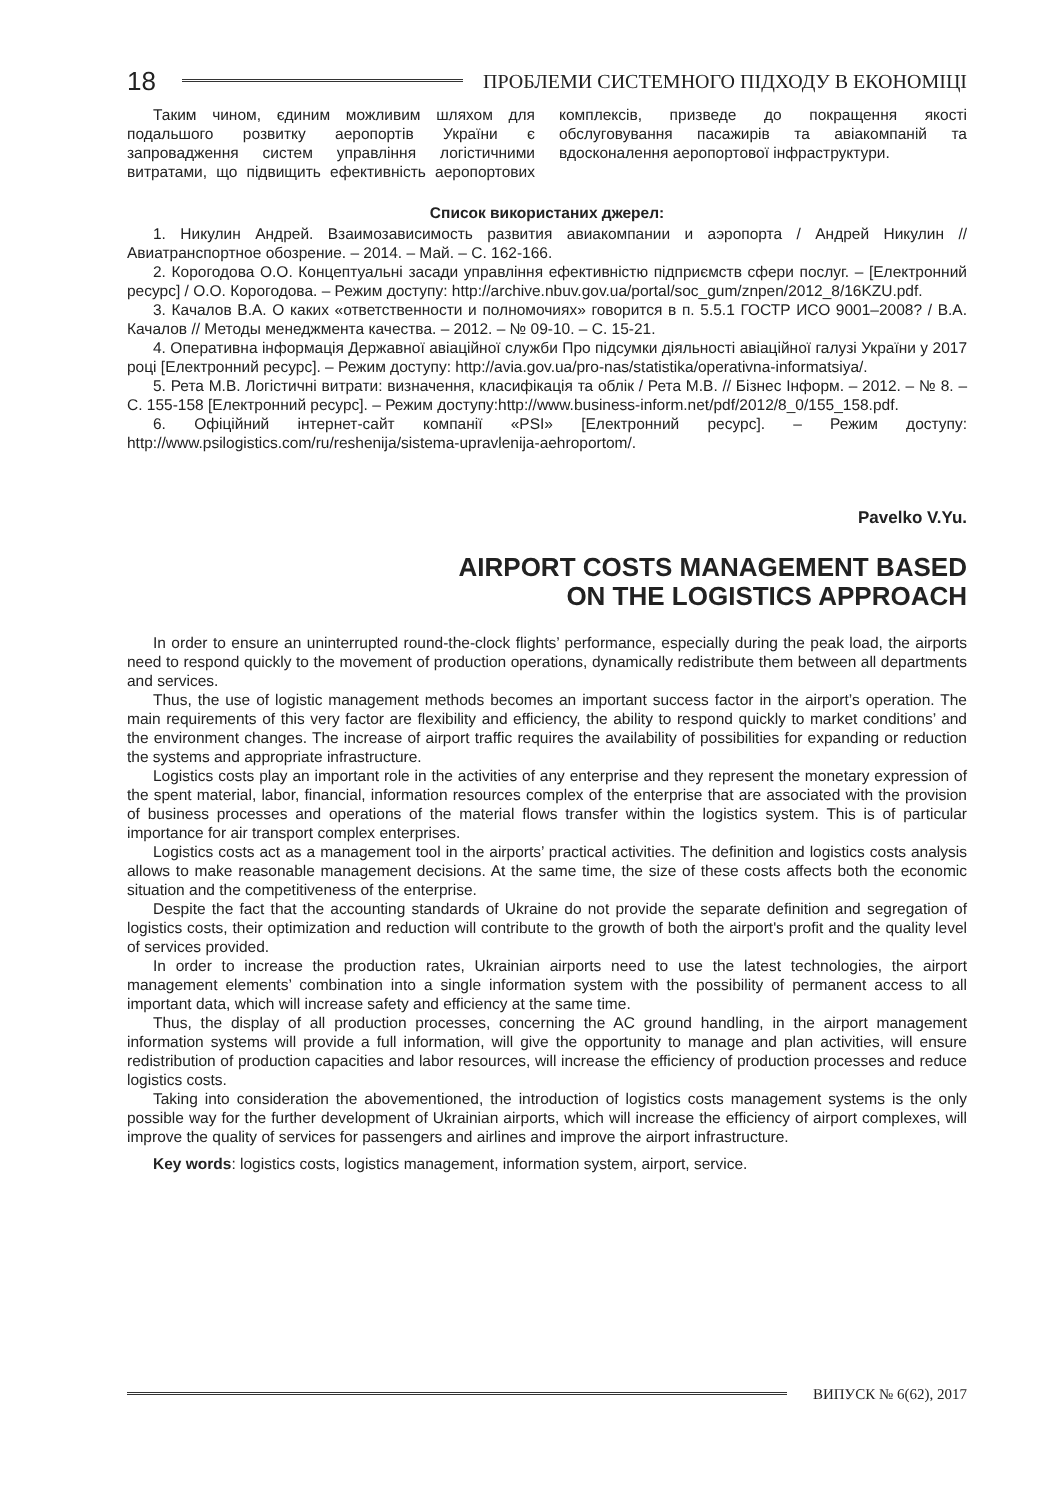18
ПРОБЛЕМИ СИСТЕМНОГО ПІДХОДУ В ЕКОНОМІЦІ
Таким чином, єдиним можливим шляхом для подальшого розвитку аеропортів України є запровадження систем управління логістичними витратами, що підвищить ефективність аеропортових комплексів, призведе до покращення якості обслуговування пасажирів та авіакомпаній та вдосконалення аеропортової інфраструктури.
Список використаних джерел:
1. Никулин Андрей. Взаимозависимость развития авиакомпании и аэропорта / Андрей Никулин // Авиатранспортное обозрение. – 2014. – Май. – С. 162-166.
2. Корогодова О.О. Концептуальні засади управління ефективністю підприємств сфери послуг. – [Електронний ресурс] / О.О. Корогодова. – Режим доступу: http://archive.nbuv.gov.ua/portal/soc_gum/znpen/2012_8/16KZU.pdf.
3. Качалов В.А. О каких «ответственности и полномочиях» говорится в п. 5.5.1 ГОСТР ИСО 9001–2008? / В.А. Качалов // Методы менеджмента качества. – 2012. – № 09-10. – С. 15-21.
4. Оперативна інформація Державної авіаційної служби Про підсумки діяльності авіаційної галузі України у 2017 році [Електронний ресурс]. – Режим доступу: http://avia.gov.ua/pro-nas/statistika/operativna-informatsiya/.
5. Рета М.В. Логістичні витрати: визначення, класифікація та облік / Рета М.В. // Бізнес Інформ. – 2012. – № 8. – С. 155-158 [Електронний ресурс]. – Режим доступу:http://www.business-inform.net/pdf/2012/8_0/155_158.pdf.
6. Офіційний інтернет-сайт компанії «PSI» [Електронний ресурс]. – Режим доступу: http://www.psilogistics.com/ru/reshenija/sistema-upravlenija-aehroportom/.
Pavelko V.Yu.
AIRPORT COSTS MANAGEMENT BASED
ON THE LOGISTICS APPROACH
In order to ensure an uninterrupted round-the-clock flights’ performance, especially during the peak load, the airports need to respond quickly to the movement of production operations, dynamically redistribute them between all departments and services.
Thus, the use of logistic management methods becomes an important success factor in the airport’s operation. The main requirements of this very factor are flexibility and efficiency, the ability to respond quickly to market conditions’ and the environment changes. The increase of airport traffic requires the availability of possibilities for expanding or reduction the systems and appropriate infrastructure.
Logistics costs play an important role in the activities of any enterprise and they represent the monetary expression of the spent material, labor, financial, information resources complex of the enterprise that are associated with the provision of business processes and operations of the material flows transfer within the logistics system. This is of particular importance for air transport complex enterprises.
Logistics costs act as a management tool in the airports’ practical activities. The definition and logistics costs analysis allows to make reasonable management decisions. At the same time, the size of these costs affects both the economic situation and the competitiveness of the enterprise.
Despite the fact that the accounting standards of Ukraine do not provide the separate definition and segregation of logistics costs, their optimization and reduction will contribute to the growth of both the airport's profit and the quality level of services provided.
In order to increase the production rates, Ukrainian airports need to use the latest technologies, the airport management elements’ combination into a single information system with the possibility of permanent access to all important data, which will increase safety and efficiency at the same time.
Thus, the display of all production processes, concerning the AC ground handling, in the airport management information systems will provide a full information, will give the opportunity to manage and plan activities, will ensure redistribution of production capacities and labor resources, will increase the efficiency of production processes and reduce logistics costs.
Taking into consideration the abovementioned, the introduction of logistics costs management systems is the only possible way for the further development of Ukrainian airports, which will increase the efficiency of airport complexes, will improve the quality of services for passengers and airlines and improve the airport infrastructure.
Key words: logistics costs, logistics management, information system, airport, service.
ВИПУСК № 6(62), 2017